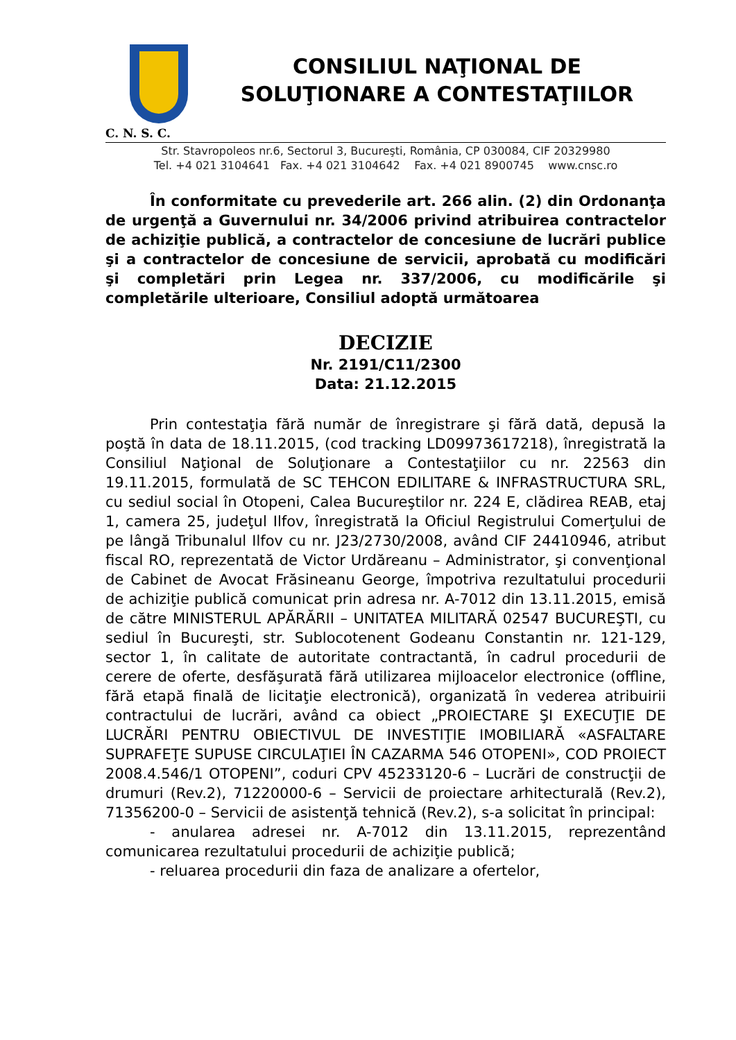CONSILIUL NAŢIONAL DE
SOLUŢIONARE A CONTESTAŢIILOR
C. N. S. C.
Str. Stavropoleos nr.6, Sectorul 3, Bucureşti, România, CP 030084, CIF 20329980
Tel. +4 021 3104641 Fax. +4 021 3104642 Fax. +4 021 8900745 www.cnsc.ro
În conformitate cu prevederile art. 266 alin. (2) din Ordonanţa de urgenţă a Guvernului nr. 34/2006 privind atribuirea contractelor de achiziţie publică, a contractelor de concesiune de lucrări publice şi a contractelor de concesiune de servicii, aprobată cu modificări şi completări prin Legea nr. 337/2006, cu modificările şi completările ulterioare, Consiliul adoptă următoarea
DECIZIE
Nr. 2191/C11/2300
Data: 21.12.2015
Prin contestaţia fără număr de înregistrare şi fără dată, depusă la poştă în data de 18.11.2015, (cod tracking LD09973617218), înregistrată la Consiliul Naţional de Soluţionare a Contestaţiilor cu nr. 22563 din 19.11.2015, formulată de SC TEHCON EDILITARE & INFRASTRUCTURA SRL, cu sediul social în Otopeni, Calea Bucureştilor nr. 224 E, clădirea REAB, etaj 1, camera 25, judeţul Ilfov, înregistrată la Oficiul Registrului Comerţului de pe lângă Tribunalul Ilfov cu nr. J23/2730/2008, având CIF 24410946, atribut fiscal RO, reprezentată de Victor Urdăreanu – Administrator, şi convenţional de Cabinet de Avocat Frăsineanu George, împotriva rezultatului procedurii de achiziţie publică comunicat prin adresa nr. A-7012 din 13.11.2015, emisă de către MINISTERUL APĂRĂRII – UNITATEA MILITARĂ 02547 BUCUREŞTI, cu sediul în Bucureşti, str. Sublocotenent Godeanu Constantin nr. 121-129, sector 1, în calitate de autoritate contractantă, în cadrul procedurii de cerere de oferte, desfăşurată fără utilizarea mijloacelor electronice (offline, fără etapă finală de licitaţie electronică), organizată în vederea atribuirii contractului de lucrări, având ca obiect „PROIECTARE ŞI EXECUŢIE DE LUCRĂRI PENTRU OBIECTIVUL DE INVESTIŢIE IMOBILIARĂ «ASFALTARE SUPRAFEŢE SUPUSE CIRCULAŢIEI ÎN CAZARMA 546 OTOPENI», COD PROIECT 2008.4.546/1 OTOPENI”, coduri CPV 45233120-6 – Lucrări de construcţii de drumuri (Rev.2), 71220000-6 – Servicii de proiectare arhitecturală (Rev.2), 71356200-0 – Servicii de asistenţă tehnică (Rev.2), s-a solicitat în principal:
- anularea adresei nr. A-7012 din 13.11.2015, reprezentând comunicarea rezultatului procedurii de achiziţie publică;
- reluarea procedurii din faza de analizare a ofertelor,